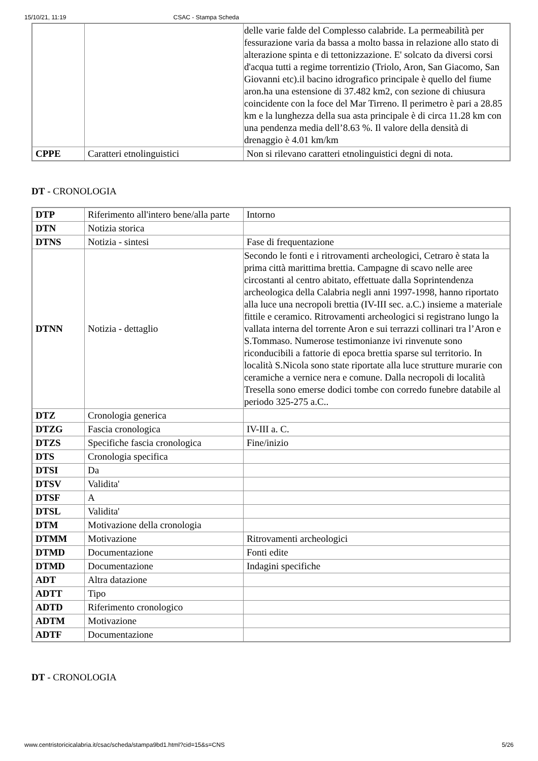15/10/21, 11:19 CSAC - Stampa Scheda
| | | delle varie falde del Complesso calabride. La permeabilità per fessurazione varia da bassa a molto bassa in relazione allo stato di alterazione spinta e di tettonizzazione. E' solcato da diversi corsi d'acqua tutti a regime torrentizio (Triolo, Aron, San Giacomo, San Giovanni etc).il bacino idrografico principale è quello del fiume aron.ha una estensione di 37.482 km2, con sezione di chiusura coincidente con la foce del Mar Tirreno. Il perimetro è pari a 28.85 km e la lunghezza della sua asta principale è di circa 11.28 km con una pendenza media dell’8.63 %. Il valore della densità di drenaggio è 4.01 km/km |
| CPPE | Caratteri etnolinguistici | Non si rilevano caratteri etnolinguistici degni di nota. |
DT - CRONOLOGIA
| DTP | Riferimento all'intero bene/alla parte | Intorno |
| DTN | Notizia storica | |
| DTNS | Notizia - sintesi | Fase di frequentazione |
| DTNN | Notizia - dettaglio | Secondo le fonti e i ritrovamenti archeologici, Cetraro è stata la prima città marittima brettia. Campagne di scavo nelle aree circostanti al centro abitato, effettuate dalla Soprintendenza archeologica della Calabria negli anni 1997-1998, hanno riportato alla luce una necropoli brettia (IV-III sec. a.C.) insieme a materiale fittile e ceramico. Ritrovamenti archeologici si registrano lungo la vallata interna del torrente Aron e sui terrazzi collinari tra l’Aron e S.Tommaso. Numerose testimonianze ivi rinvenute sono riconducibili a fattorie di epoca brettia sparse sul territorio. In località S.Nicola sono state riportate alla luce strutture murarie con ceramiche a vernice nera e comune. Dalla necropoli di località Tresella sono emerse dodici tombe con corredo funebre databile al periodo 325-275 a.C.. |
| DTZ | Cronologia generica | |
| DTZG | Fascia cronologica | IV-III a. C. |
| DTZS | Specifiche fascia cronologica | Fine/inizio |
| DTS | Cronologia specifica | |
| DTSI | Da | |
| DTSV | Validita' | |
| DTSF | A | |
| DTSL | Validita' | |
| DTM | Motivazione della cronologia | |
| DTMM | Motivazione | Ritrovamenti archeologici |
| DTMD | Documentazione | Fonti edite |
| DTMD | Documentazione | Indagini specifiche |
| ADT | Altra datazione | |
| ADTT | Tipo | |
| ADTD | Riferimento cronologico | |
| ADTM | Motivazione | |
| ADTF | Documentazione | |
DT - CRONOLOGIA
www.centristoricicalabria.it/csac/scheda/stampa9bd1.html?cid=15&s=CNS 5/26